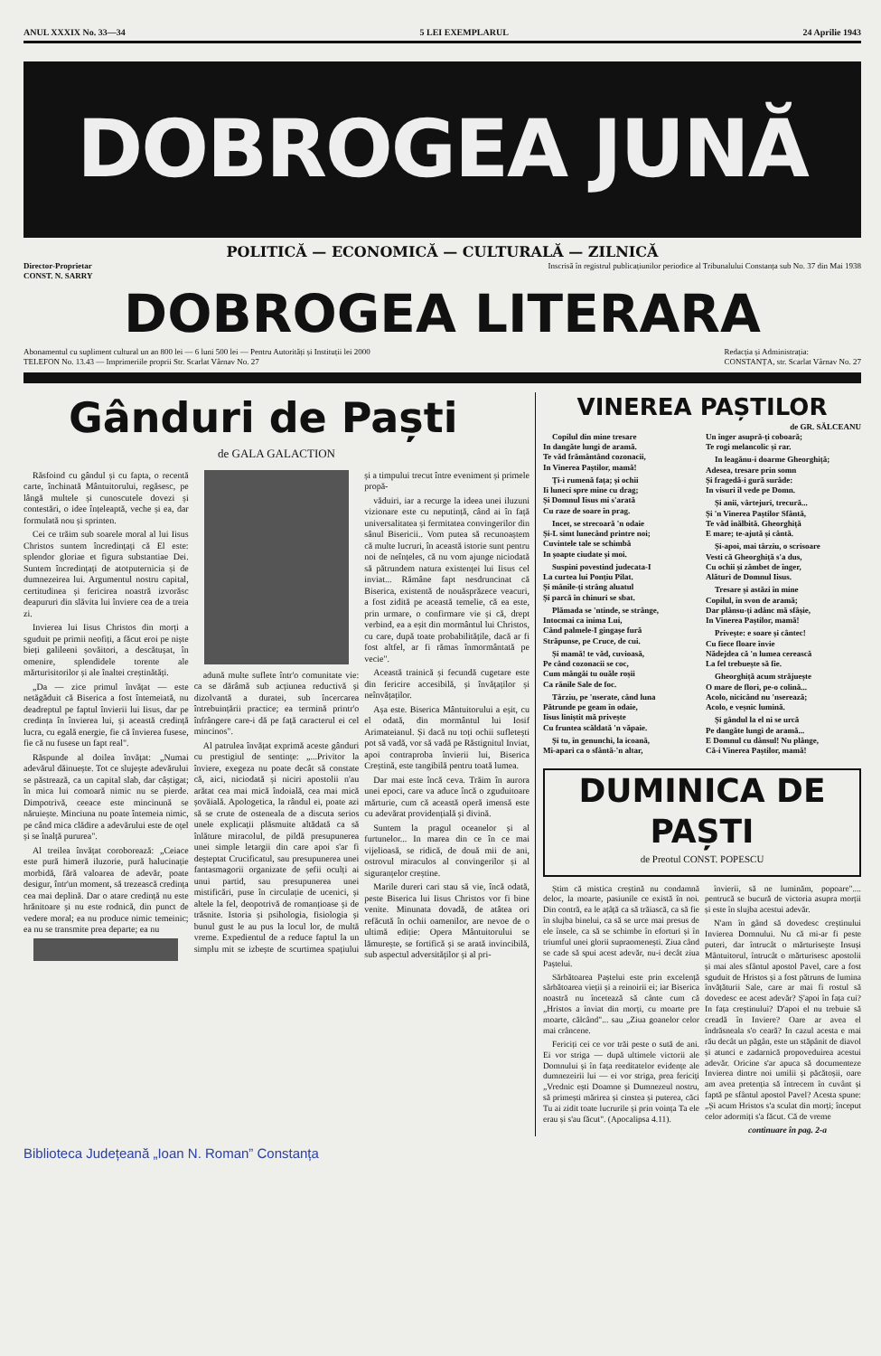ANUL XXXIX No. 33—34 5 LEI EXEMPLARUL 24 Aprilie 1943
DOBROGEA JUNĂ
POLITICĂ — ECONOMICĂ — CULTURALĂ — ZILNICĂ
Director-Proprietar
CONST. N. SARRY Inscrisă în registrul publicațiunilor periodice al Tribunalului Constanța sub No. 37 din Mai 1938
DOBROGEA LITERARA
Abonamentul cu supliment cultural un an 800 lei — 6 luni 500 lei — Pentru Autorități și Instituții lei 2000
TELEFON No. 13.43 — Imprimeriile proprii Str. Scarlat Vârnav No. 27 Redacția și Administrația:
CONSTANȚA, str. Scarlat Vârnav No. 27
Gânduri de Paști
de GALA GALACTION
Răsfoind cu gândul și cu fapta, o recentă carte, închinată Mântuitorului, regăsesc, pe lângă multele și cunoscutele dovezi și contestări, o idee înțeleaptă, veche și ea, dar formulată nou și sprinten.
Cei ce trăim sub soarele moral al lui Iisus Christos suntem încredințați că El este: splendor gloriae et figura substantiae Dei. Suntem încredințați de atotputernicia și de dumnezeirea lui. Argumentul nostru capital, certitudinea și fericirea noastră izvorăsc deapururi din slăvita lui înviere cea de a treia zi.
Invierea lui Iisus Christos din morți a sguduit pe primii neofiți, a făcut eroi pe niște bieți galileeni șovăitori, a descătușat, în omenire, splendidele torente ale mărturisitorilor și ale înaltei creștinătăți.
„Da — zice primul învățat — este netăgăduit că Biserica a fost întemeiată, nu deadreptul pe faptul învierii lui Iisus, dar pe credința în învierea lui, și această credință lucra, cu egală energie, fie că învierea fusese, fie că nu fusese un fapt real".
Răspunde al doilea învățat: „Numai adevărul dăinuește. Tot ce slujește adevărului se păstrează, ca un capital slab, dar câștigat; în mica lui comoară nimic nu se pierde. Dimpotrivă, ceeace este mincinună se năruiește. Minciuna nu poate întemeia nimic, pe când mica clădire a adevărului este de oțel și se înalță pururea".
Al treilea învățat corobo­rează: „Ceiace este pură himeră iluzorie, pură halucinație morbidă, fără valoarea de adevăr, poate desigur, într'un moment, să trezească credința cea mai deplină. Dar o atare credință nu este hrănitoare și nu este rodnică, din punct de vedere moral; ea nu produce nimic temeinic; ea nu se transmite prea departe; ea nu
adună multe suflete într'o comunitate vie: ca se dărâmă sub acțiunea reductivă și dizolvantă a duratei, sub încercarea întrebuințării practice; ea termină printr'o înfrângere care-i dă pe față caracterul ei cel mincinos".
Al patrulea învățat exprimă aceste gânduri cu prestigiul de sentințe: „...Privitor la înviere, exegeza nu poate decât să constate că, aici, niciodată și niciri apostolii n'au arătat cea mai mică îndoială, cea mai mică șovăială. Apologetica, la rândul ei, poate azi să se crute de osteneala de a discuta serios unele explicații plăsmuite altădată ca să înlăture miracolul, de pildă presupunerea unei simple letargii din care apoi s'ar fi deșteptat Crucificatul, sau presupunerea unei fantasmagorii organizate de șefii oculți ai unui partid, sau presupunerea unei mistificări, puse în circulație de ucenici, și altele la fel, deopotrivă de romanțioase și de trăsnite. Istoria și psihologia, fisiologia și bunul gust le au pus la locul lor, de multă vreme. Expedientul de a reduce faptul la un simplu mit se izbește de scurtimea spațiului și a timpului trecut între eveniment și primele propă-
văduiri, iar a recurge la ideea unei iluzuni vizionare este cu neputință, când ai în față universalitatea și fermitatea convingerilor din sânul Bisericii.. Vom putea să recunoaștem că multe lucruri, în această istorie sunt pentru noi de neînțeles, că nu vom ajunge niciodată să pătrundem natura existenței lui Iisus cel inviat... Rămâne fapt nesdruncinat că Biserica, existentă de nouăsprăzece veacuri, a fost zidită pe această temelie, că ea este, prin urmare, o confirmare vie și că, drept verbind, ea a eșit din mormântul lui Christos, cu care, după toate probabilitățile, dacă ar fi fost altfel, ar fi rămas înmormântată pe vecie".
Această trainică și fecundă cugetare este din fericire accesibilă, și învățaților și neînvățaților.
Așa este. Biserica Mântuitorului a eșit, cu el odată, din mormântul lui Iosif Arimateianul. Și dacă nu toți ochii sufletești pot să vadă, vor să vadă pe Răstignitul Inviat, apoi contraproba învierii lui, Biserica Creștină, este tangibilă pentru toată lumea.
Dar mai este încă ceva. Trăim în aurora unei epoci, care va aduce încă o zguduitoare mărturie, cum că această operă imensă este cu adevărat providențială și divină.
Suntem la pragul oceanelor și al furtunelor... In marea din ce în ce mai vijelioasă, se ridică, de două mii de ani, ostrovul miraculos al convingerilor și al siguranțelor creștine.
Marile dureri cari stau să vie, încă odată, peste Biserica lui Iisus Christos vor fi bine venite. Minunata dovadă, de atâtea ori refăcută în ochii oamenilor, are nevoe de o ultimă ediție: Opera Mântuitorului se lămurește, se fortifică și se arată invincibilă, sub aspectul adversităților și al pri-
VINEREA PAȘTILOR
de GR. SĂLCEANU
Copilul din mine tresare
In dangăte lungi de aramă.
Te văd frământând cozonacii,
In Vinerea Paștilor, mamă!
Ți-i rumenă fața; și ochii
Ii luneci spre mine cu drag;
Și Domnul Iisus mi s'arată
Cu raze de soare în prag.
Incet, se strecoară 'n odaie
Și-L simt lunecând printre noi;
Cuvintele tale se schimbă
In șoapte ciudate și moi.
Suspini povestind judecata-I
La curtea lui Ponțiu Pilat.
Și mânile-ți strâng aluatul
Și parcă în chinuri se sbat.
Plămada se 'ntinde, se strânge,
Intocmai ca inima Lui,
Când palmele-I gingașe fură
Străpunse, pe Cruce, de cui.
Și mamă! te văd, cuvioasă,
Pe când cozonacii se coc,
Cum mângâi tu ouăle roșii
Ca rănile Sale de foc.
Târziu, pe 'nserate, când luna
Pătrunde pe geam în odaie,
Iisus liniștit mă privește
Cu fruntea scăldată 'n văpaie.
Și tu, în genunchi, la icoană,
Mi-apari ca o sfântă-'n altar,
Un înger asupră-ți coboară;
Te rogi melancolic și rar.
In leagănu-i doarme Gheorghiță;
Adesea, tresare prin somn
Și fragedă-i gură surâde:
In visuri îl vede pe Domn.
Și anii, vârtejuri, trecură...
Și 'n Vinerea Paștilor Sfântă,
Te văd înălbită. Gheorghiță
E mare; te-ajută și cântă.
Și-apoi, mai târziu, o scrisoare
Vesti că Gheorghiță s'a dus,
Cu ochii și zâmbet de înger,
Alături de Domnul Iisus.
Tresare și astăzi în mine
Copilul, în svon de aramă;
Dar plânsu-ți adânc mă sfâșie,
In Vinerea Paștilor, mamă!
Privește: e soare și cântec!
Cu fiece floare învie
Nădejdea că 'n lumea cerească
La fel trebuește să fie.
Gheorghiță acum străjuește
O mare de flori, pe-o colină...
Acolo, nicicând nu 'nserează;
Acolo, e veșnic lumină.
Și gândul la el ni se urcă
Pe dangăte lungi de aramă...
E Domnul cu dânsul! Nu plânge,
Că-i Vinerea Paștilor, mamă!
DUMINICA DE PAȘTI
de Preotul CONST. POPESCU
Știm că mistica creștină nu condamnă deloc, la moarte, pasiunile ce există în noi. Din contră, ea le ațâță ca să trăiască, ca să fie în slujba binelui, ca să se urce mai presus de ele însele, ca să se schimbe în eforturi și în triumful unei glorii supraomenești. Ziua când se cade să spui acest adevăr, nu-i decât ziua Paștelui.
Sărbătoarea Paștelui este prin excelență sărbătoarea vieții și a reinoirii ei; iar Biserica noastră nu încetează să cânte cum că „Hristos a înviat din morți, cu moarte pre moarte, călcând"... sau „Ziua goanelor celor mai crâncene.
Fericiți cei ce vor trăi peste o sută de ani. Ei vor striga — după ultimele victorii ale Domnului și în fața reeditatelor evidențe ale dumnezeirii lui — ei vor striga, prea fericiți „Vrednic ești Doamne și Dumnezeul nostru, să primești mărirea și cinstea și puterea, căci Tu ai zidit toate lucrurile și prin voința Ta ele erau și s'au făcut". (Apocalipsa 4.11).
învierii, să ne luminăm, popoare".... pentrucă se bucură de victoria asupra morții și este în slujba acestui adevăr.
N'am în gând să dovedesc creștinului Invierea Domnului. Nu că mi-ar fi peste puteri, dar întrucât o mărturisește Insuși Mântuitorul, întrucât o mărturisesc apostolii și mai ales sfântul apostol Pavel, care a fost sguduit de Hristos și a fost pătruns de lumina învățăturii Sale, care ar mai fi rostul să dovedesc ee acest adevăr? Ș'apoi în fața cui? In fața creștinului? D'apoi el nu trebuie să creadă în Inviere? Oare ar avea el îndrăsneala s'o ceară? In cazul acesta e mai rău decât un păgân, este un stăpânit de diavol și atunci e zadarnică propoveduirea acestui adevăr. Oricine s'ar apuca să documenteze Invierea dintre noi umilii și păcătoșii, oare am avea pretenția să întrecem în cuvânt și faptă pe sfântul apostol Pavel? Acesta spune: „Și acum Hristos s'a sculat din morți; început celor adormiți s'a făcut. Că de vreme
continuare în pag. 2-a
Biblioteca Județeană „Ioan N. Roman” Constanța